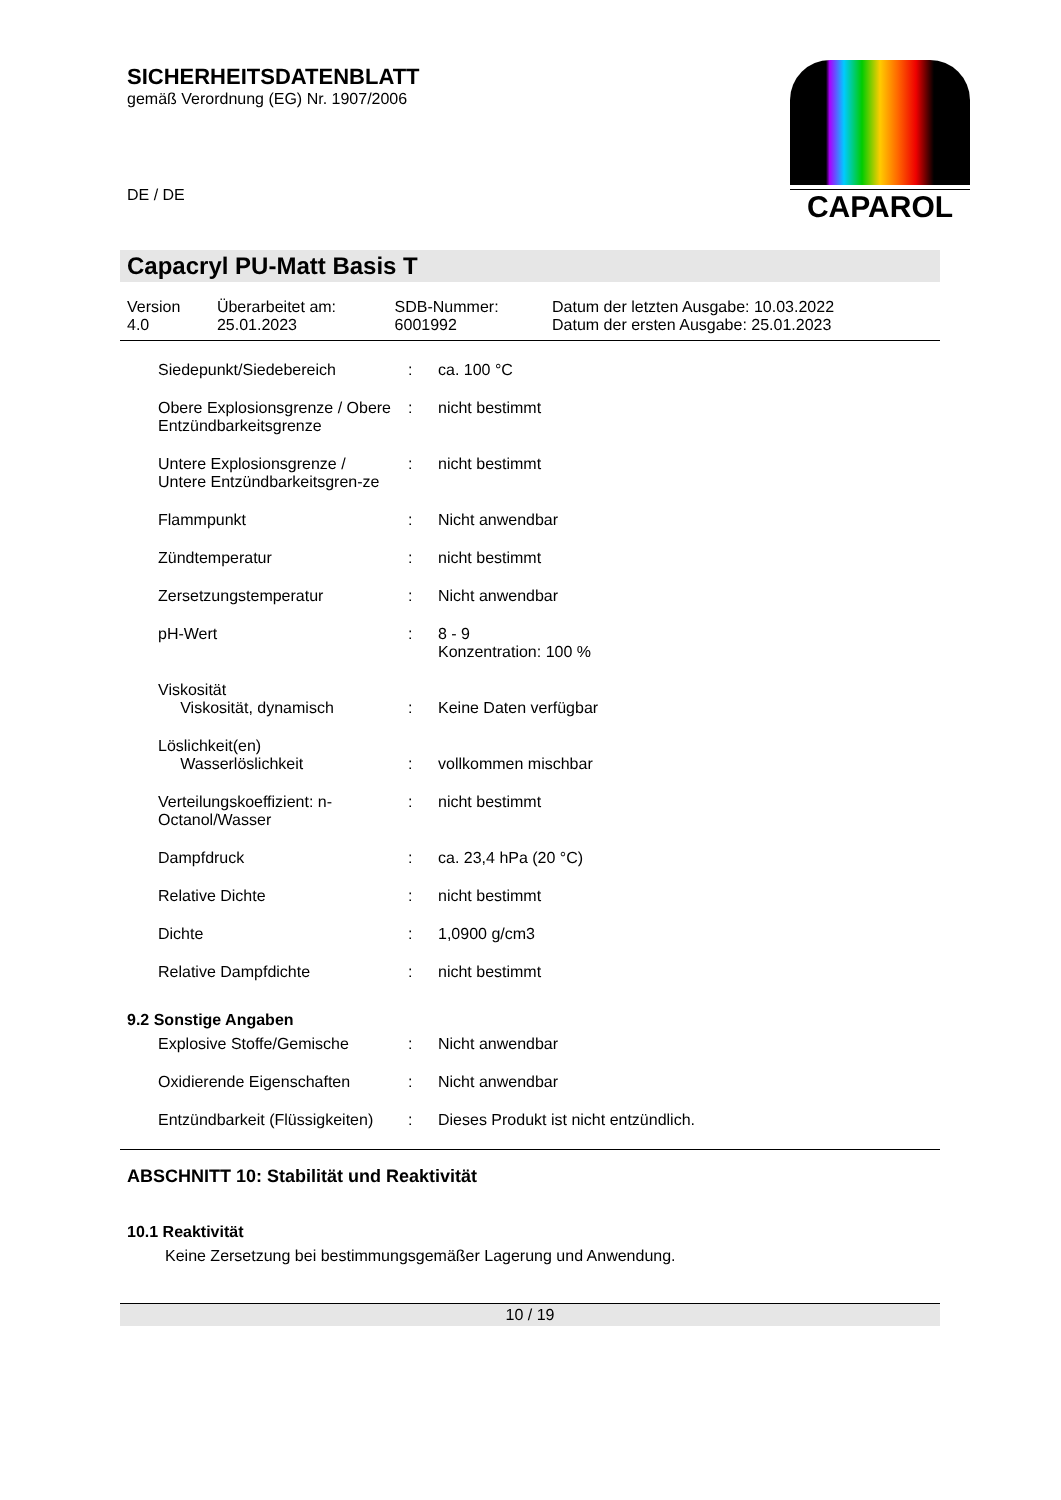SICHERHEITSDATENBLATT
gemäß Verordnung (EG) Nr. 1907/2006
DE / DE
CAPAROL
Capacryl PU-Matt Basis T
| Version 4.0 | Überarbeitet am: 25.01.2023 | SDB-Nummer: 6001992 | Datum der letzten Ausgabe: 10.03.2022 Datum der ersten Ausgabe: 25.01.2023 |
| Siedepunkt/Siedebereich | : | ca. 100 °C |
| Obere Explosionsgrenze / Obere Entzündbarkeitsgrenze | : | nicht bestimmt |
| Untere Explosionsgrenze / Untere Entzündbarkeitsgren-ze | : | nicht bestimmt |
| Flammpunkt | : | Nicht anwendbar |
| Zündtemperatur | : | nicht bestimmt |
| Zersetzungstemperatur | : | Nicht anwendbar |
| pH-Wert | : | 8 - 9 Konzentration: 100 % |
| Viskosität Viskosität, dynamisch | : | Keine Daten verfügbar |
| Löslichkeit(en) Wasserlöslichkeit | : | vollkommen mischbar |
| Verteilungskoeffizient: n-Octanol/Wasser | : | nicht bestimmt |
| Dampfdruck | : | ca. 23,4 hPa (20 °C) |
| Relative Dichte | : | nicht bestimmt |
| Dichte | : | 1,0900 g/cm3 |
| Relative Dampfdichte | : | nicht bestimmt |
9.2 Sonstige Angaben
| Explosive Stoffe/Gemische | : | Nicht anwendbar |
| Oxidierende Eigenschaften | : | Nicht anwendbar |
| Entzündbarkeit (Flüssigkeiten) | : | Dieses Produkt ist nicht entzündlich. |
ABSCHNITT 10: Stabilität und Reaktivität
10.1 Reaktivität
Keine Zersetzung bei bestimmungsgemäßer Lagerung und Anwendung.
10 / 19